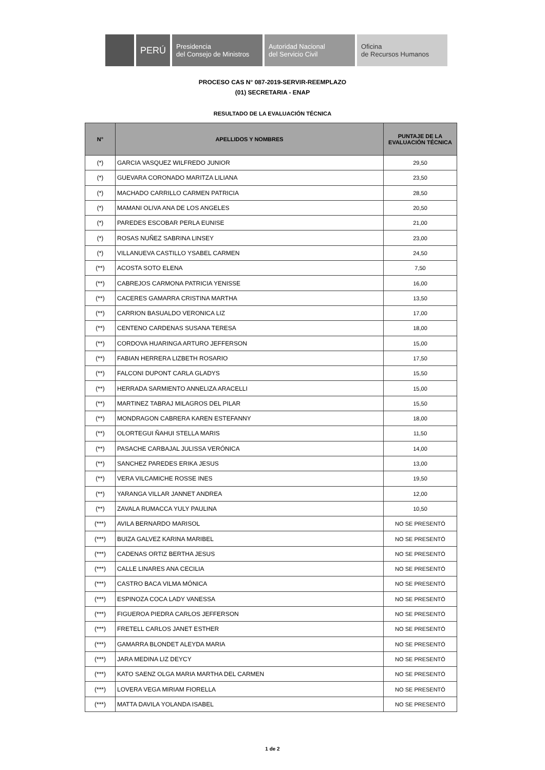.
PERÚ
Presidencia
del Consejo de Ministros
Autoridad Nacional
del Servicio Civil
Oficina
de Recursos Humanos
PROCESO CAS N° 087-2019-SERVIR-REEMPLAZO
(01) SECRETARIA - ENAP
RESULTADO DE LA EVALUACIÓN TÉCNICA
| N° | APELLIDOS Y NOMBRES | PUNTAJE DE LA EVALUACIÓN TÉCNICA |
| --- | --- | --- |
| (*) | GARCIA VASQUEZ WILFREDO JUNIOR | 29,50 |
| (*) | GUEVARA CORONADO MARITZA LILIANA | 23,50 |
| (*) | MACHADO CARRILLO CARMEN PATRICIA | 28,50 |
| (*) | MAMANI OLIVA ANA DE LOS ANGELES | 20,50 |
| (*) | PAREDES ESCOBAR PERLA EUNISE | 21,00 |
| (*) | ROSAS NUÑEZ SABRINA LINSEY | 23,00 |
| (*) | VILLANUEVA CASTILLO YSABEL CARMEN | 24,50 |
| (**) | ACOSTA SOTO ELENA | 7,50 |
| (**) | CABREJOS CARMONA PATRICIA YENISSE | 16,00 |
| (**) | CACERES GAMARRA CRISTINA MARTHA | 13,50 |
| (**) | CARRION BASUALDO VERONICA LIZ | 17,00 |
| (**) | CENTENO CARDENAS SUSANA TERESA | 18,00 |
| (**) | CORDOVA HUARINGA ARTURO JEFFERSON | 15,00 |
| (**) | FABIAN HERRERA LIZBETH ROSARIO | 17,50 |
| (**) | FALCONI DUPONT CARLA GLADYS | 15,50 |
| (**) | HERRADA SARMIENTO ANNELIZA ARACELLI | 15,00 |
| (**) | MARTINEZ TABRAJ MILAGROS DEL PILAR | 15,50 |
| (**) | MONDRAGON CABRERA KAREN ESTEFANNY | 18,00 |
| (**) | OLORTEGUI ÑAHUI STELLA MARIS | 11,50 |
| (**) | PASACHE CARBAJAL JULISSA VERÓNICA | 14,00 |
| (**) | SANCHEZ PAREDES ERIKA JESUS | 13,00 |
| (**) | VERA VILCAMICHE ROSSE INES | 19,50 |
| (**) | YARANGA VILLAR JANNET ANDREA | 12,00 |
| (**) | ZAVALA RUMACCA YULY PAULINA | 10,50 |
| (***) | AVILA BERNARDO MARISOL | NO SE PRESENTÓ |
| (***) | BUIZA GALVEZ KARINA MARIBEL | NO SE PRESENTÓ |
| (***) | CADENAS ORTIZ BERTHA JESUS | NO SE PRESENTÓ |
| (***) | CALLE LINARES ANA CECILIA | NO SE PRESENTÓ |
| (***) | CASTRO BACA VILMA MÓNICA | NO SE PRESENTÓ |
| (***) | ESPINOZA COCA LADY VANESSA | NO SE PRESENTÓ |
| (***) | FIGUEROA PIEDRA CARLOS JEFFERSON | NO SE PRESENTÓ |
| (***) | FRETELL CARLOS JANET ESTHER | NO SE PRESENTÓ |
| (***) | GAMARRA BLONDET ALEYDA MARIA | NO SE PRESENTÓ |
| (***) | JARA MEDINA LIZ DEYCY | NO SE PRESENTÓ |
| (***) | KATO SAENZ OLGA MARIA MARTHA DEL CARMEN | NO SE PRESENTÓ |
| (***) | LOVERA VEGA MIRIAM FIORELLA | NO SE PRESENTÓ |
| (***) | MATTA DAVILA YOLANDA ISABEL | NO SE PRESENTÓ |
1 de 2